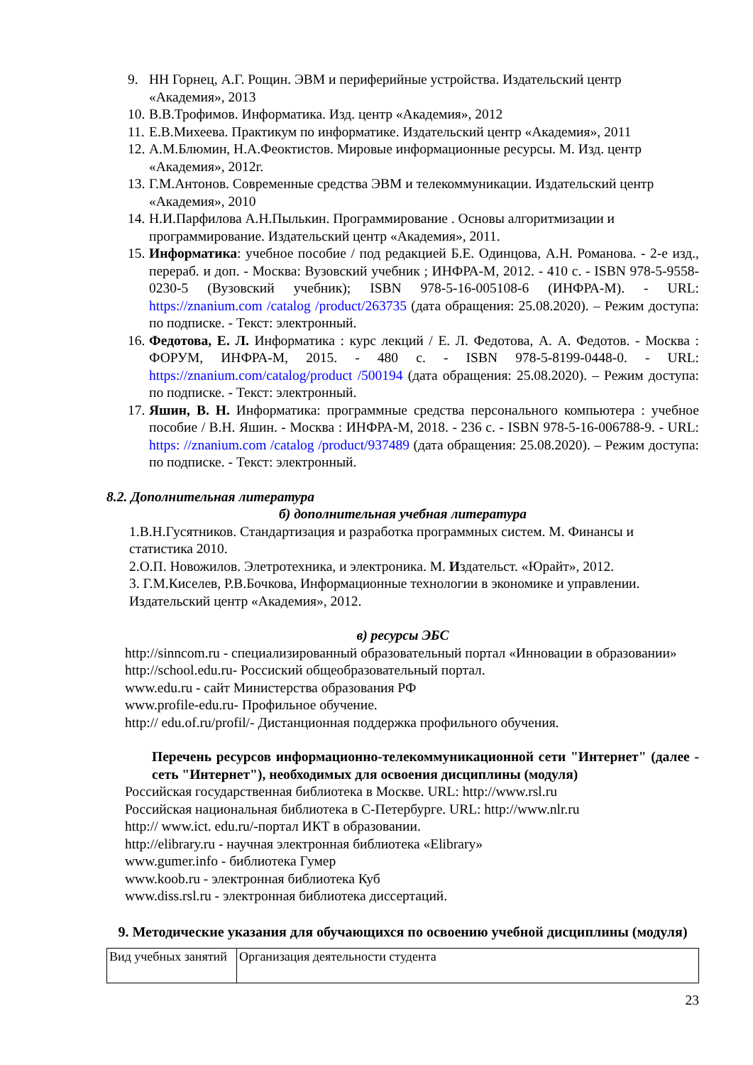9. НН Горнец, А.Г. Рощин. ЭВМ и периферийные устройства. Издательский центр «Академия», 2013
10. В.В.Трофимов. Информатика. Изд. центр «Академия», 2012
11. Е.В.Михеева. Практикум по информатике. Издательский центр «Академия», 2011
12. А.М.Блюмин, Н.А.Феоктистов. Мировые информационные ресурсы. М. Изд. центр «Академия», 2012г.
13. Г.М.Антонов. Современные средства ЭВМ и телекоммуникации. Издательский центр «Академия», 2010
14. Н.И.Парфилова А.Н.Пылькин. Программирование . Основы алгоритмизации и программирование. Издательский центр «Академия», 2011.
15. Информатика: учебное пособие / под редакцией Б.Е. Одинцова, А.Н. Романова. - 2-е изд., перераб. и доп. - Москва: Вузовский учебник ; ИНФРА-М, 2012. - 410 с. - ISBN 978-5-9558-0230-5 (Вузовский учебник); ISBN 978-5-16-005108-6 (ИНФРА-М). - URL: https://znanium.com /catalog /product/263735 (дата обращения: 25.08.2020). – Режим доступа: по подписке. - Текст: электронный.
16. Федотова, Е. Л. Информатика : курс лекций / Е. Л. Федотова, А. А. Федотов. - Москва : ФОРУМ, ИНФРА-М, 2015. - 480 с. - ISBN 978-5-8199-0448-0. - URL: https://znanium.com/catalog/product /500194 (дата обращения: 25.08.2020). – Режим доступа: по подписке. - Текст: электронный.
17. Яшин, В. Н. Информатика: программные средства персонального компьютера : учебное пособие / В.Н. Яшин. - Москва : ИНФРА-М, 2018. - 236 с. - ISBN 978-5-16-006788-9. - URL: https: //znanium.com /catalog /product/937489 (дата обращения: 25.08.2020). – Режим доступа: по подписке. - Текст: электронный.
8.2. Дополнительная литература
б) дополнительная учебная литература
1.В.Н.Гусятников. Стандартизация и разработка программных систем. М. Финансы и статистика 2010.
2.О.П. Новожилов. Элетротехника, и электроника. М. Издательст. «Юрайт», 2012.
3. Г.М.Киселев, Р.В.Бочкова, Информационные технологии в экономике и управлении. Издательский центр «Академия», 2012.
в) ресурсы ЭБС
http://sinncom.ru - специализированный образовательный портал «Инновации в образовании»
http://school.edu.ru- Россиский общеобразовательный портал.
www.edu.ru - сайт Министерства образования РФ
www.profile-edu.ru- Профильное обучение.
http:// edu.of.ru/profil/- Дистанционная поддержка профильного обучения.
Перечень ресурсов информационно-телекоммуникационной сети "Интернет" (далее - сеть "Интернет"), необходимых для освоения дисциплины (модуля)
Российская государственная библиотека в Москве. URL: http://www.rsl.ru
Российская национальная библиотека в С-Петербурге. URL: http://www.nlr.ru
http:// www.ict. edu.ru/-портал ИКТ в образовании.
http://elibrary.ru - научная электронная библиотека «Elibrary»
www.gumer.info - библиотека Гумер
www.koob.ru - электронная библиотека Куб
www.diss.rsl.ru - электронная библиотека диссертаций.
9. Методические указания для обучающихся по освоению учебной дисциплины (модуля)
| Вид учебных занятий | Организация деятельности студента |
23